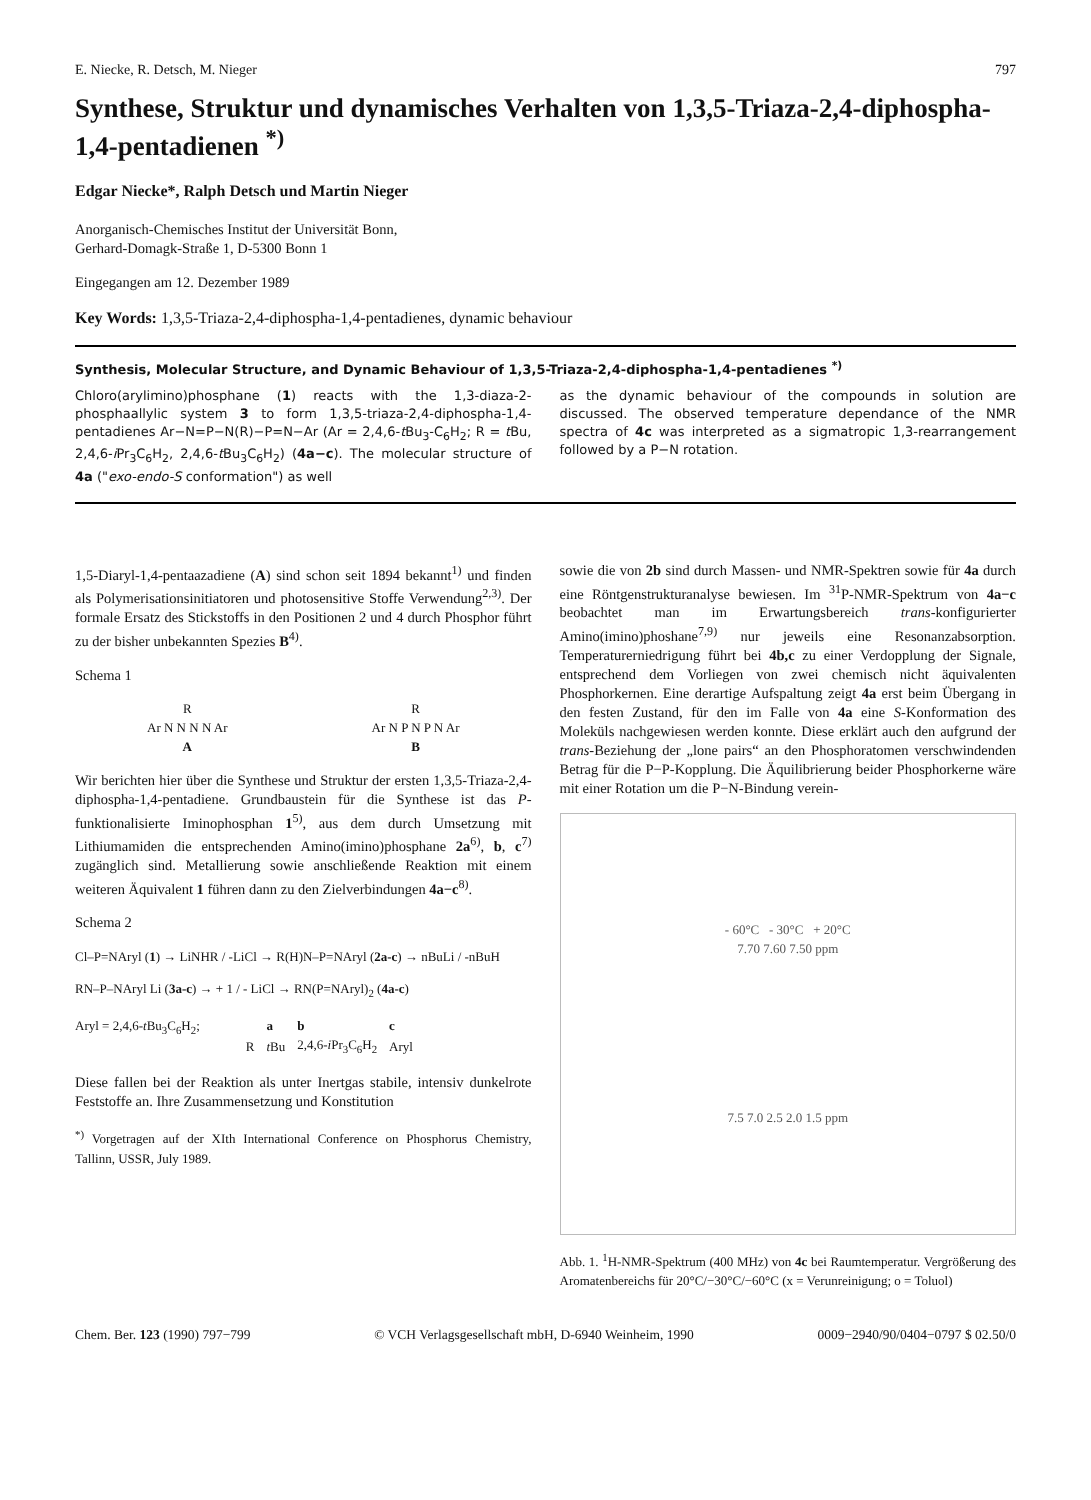E. Niecke, R. Detsch, M. Nieger 797
Synthese, Struktur und dynamisches Verhalten von 1,3,5-Triaza-2,4-diphospha-1,4-pentadienen <sup>*)</sup>
Edgar Niecke*, Ralph Detsch und Martin Nieger
Anorganisch-Chemisches Institut der Universität Bonn,
Gerhard-Domagk-Straße 1, D-5300 Bonn 1
Eingegangen am 12. Dezember 1989
Key Words: 1,3,5-Triaza-2,4-diphospha-1,4-pentadienes, dynamic behaviour
Synthesis, Molecular Structure, and Dynamic Behaviour of 1,3,5-Triaza-2,4-diphospha-1,4-pentadienes <sup>*)</sup>
Chloro(arylimino)phosphane (1) reacts with the 1,3-diaza-2-phosphaallylic system 3 to form 1,3,5-triaza-2,4-diphospha-1,4-pentadienes Ar−N=P−N(R)−P=N−Ar (Ar = 2,4,6-t Bu<sub>3</sub>-C<sub>6</sub>H<sub>2</sub>; R = t Bu, 2,4,6-i Pr<sub>3</sub>C<sub>6</sub>H<sub>2</sub>, 2,4,6-t Bu<sub>3</sub>C<sub>6</sub>H<sub>2</sub>) (4a−c). The molecular structure of 4a ("exo-endo-S conformation") as well
as the dynamic behaviour of the compounds in solution are discussed. The observed temperature dependance of the NMR spectra of 4c was interpreted as a sigmatropic 1,3-rearrangement followed by a P−N rotation.
1,5-Diaryl-1,4-pentaazadiene (A) sind schon seit 1894 bekannt<sup>1)</sup> und finden als Polymerisationsinitiatoren und photosensitive Stoffe Verwendung<sup>2,3)</sup>. Der formale Ersatz des Stickstoffs in den Positionen 2 und 4 durch Phosphor führt zu der bisher unbekannten Spezies B<sup>4)</sup>.
Schema 1
R
Ar N N N N Ar
A
R
Ar N P N P N Ar
B
Wir berichten hier über die Synthese und Struktur der ersten 1,3,5-Triaza-2,4-diphospha-1,4-pentadiene. Grundbaustein für die Synthese ist das P-funktionalisierte Iminophosphan 1<sup>5)</sup>, aus dem durch Umsetzung mit Lithiumamiden die entsprechenden Amino(imino)phosphane 2a<sup>6)</sup>, b, c<sup>7)</sup> zugänglich sind. Metallierung sowie anschließende Reaktion mit einem weiteren Äquivalent 1 führen dann zu den Zielverbindungen 4a−c<sup>8)</sup>.
Schema 2
Cl–P=NAryl (1) → LiNHR / -LiCl → R(H)N–P=NAryl (2a-c) → nBuLi / -nBuH
RN–P–NAryl Li (3a-c) → + 1 / - LiCl → RN(P=NAryl)<sub>2</sub> (4a-c)
Aryl = 2,4,6-t Bu<sub>3</sub>C<sub>6</sub>H<sub>2</sub>;
| | a | b | c |
| --- | --- | --- | --- |
| R | t Bu | 2,4,6- i Pr<sub>3</sub>C<sub>6</sub>H<sub>2</sub> | Aryl |
Diese fallen bei der Reaktion als unter Inertgas stabile, intensiv dunkelrote Feststoffe an. Ihre Zusammensetzung und Konstitution
<sup>*)</sup> Vorgetragen auf der XIth International Conference on Phosphorus Chemistry, Tallinn, USSR, July 1989.
sowie die von 2b sind durch Massen- und NMR-Spektren sowie für 4a durch eine Röntgenstrukturanalyse bewiesen. Im <sup>31</sup>P-NMR-Spektrum von 4a−c beobachtet man im Erwartungsbereich trans-konfigurierter Amino(imino)phoshane<sup>7,9)</sup> nur jeweils eine Resonanzabsorption. Temperaturerniedrigung führt bei 4b,c zu einer Verdopplung der Signale, entsprechend dem Vorliegen von zwei chemisch nicht äquivalenten Phosphorkernen. Eine derartige Aufspaltung zeigt 4a erst beim Übergang in den festen Zustand, für den im Falle von 4a eine S-Konformation des Moleküls nachgewiesen werden konnte. Diese erklärt auch den aufgrund der trans-Beziehung der „lone pairs“ an den Phosphoratomen verschwindenden Betrag für die P−P-Kopplung. Die Äquilibrierung beider Phosphorkerne wäre mit einer Rotation um die P−N-Bindung verein-
- 60°C - 30°C + 20°C
7.70 7.60 7.50 ppm
7.5 7.0 2.5 2.0 1.5 ppm
Abb. 1. <sup>1</sup>H-NMR-Spektrum (400 MHz) von 4c bei Raumtemperatur. Vergrößerung des Aromatenbereichs für 20°C/−30°C/−60°C (x = Verunreinigung; o = Toluol)
Chem. Ber. 123 (1990) 797−799 © VCH Verlagsgesellschaft mbH, D-6940 Weinheim, 1990 0009−2940/90/0404−0797 $ 02.50/0